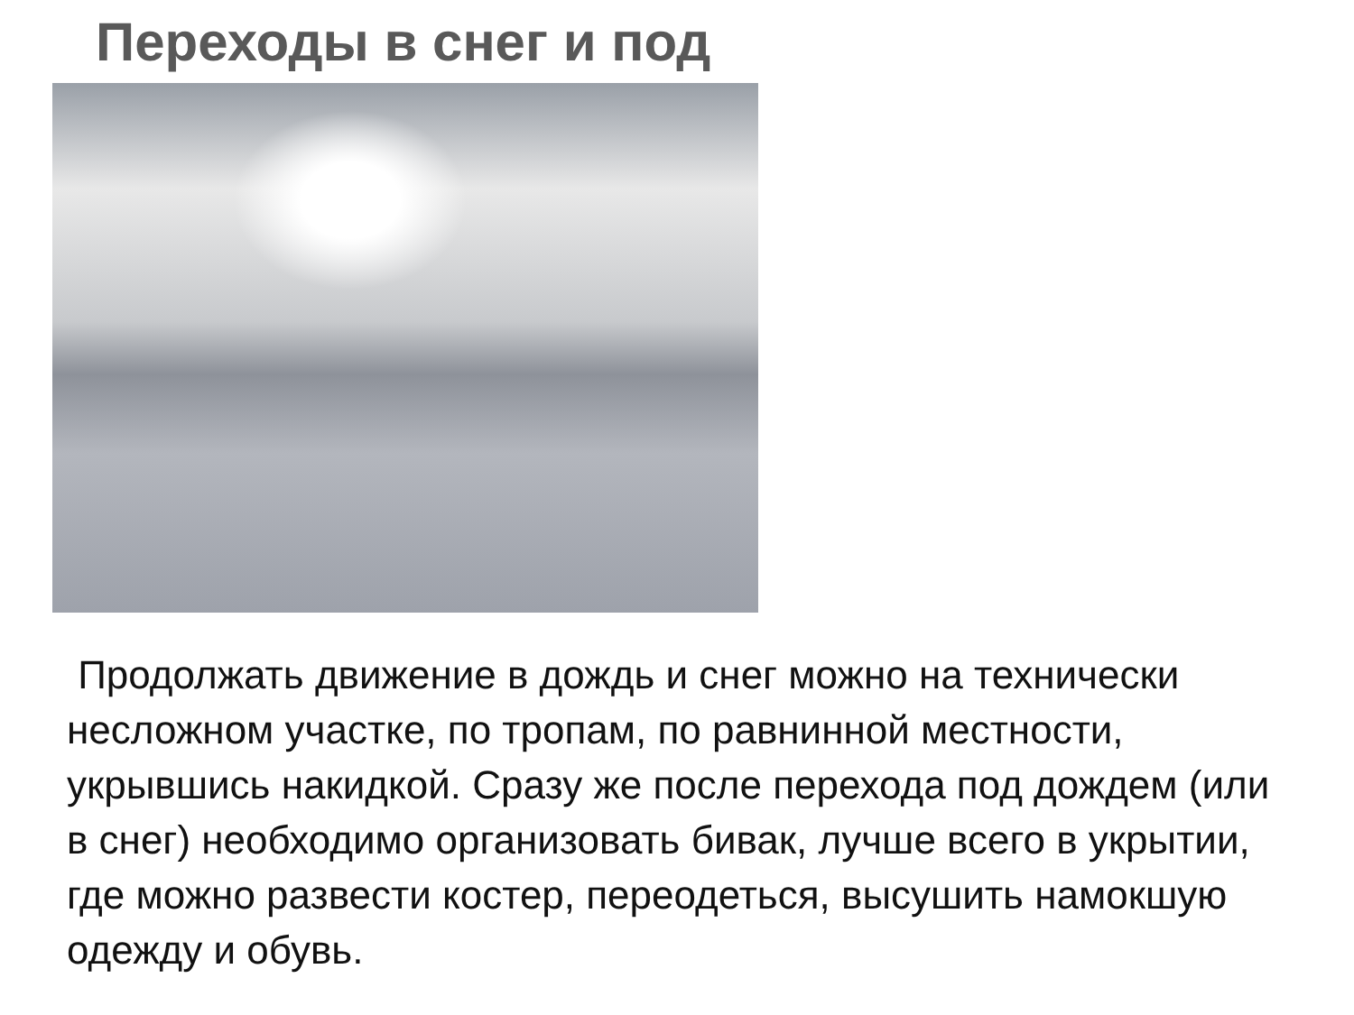Переходы в снег и под
Продолжать движение в дождь и снег можно на технически несложном участке, по тропам, по равнинной местности, укрывшись накидкой. Сразу же после перехода под дождем (или в снег) необходимо организовать бивак, лучше всего в укрытии, где можно развести костер, переодеться, высушить намокшую одежду и обувь.